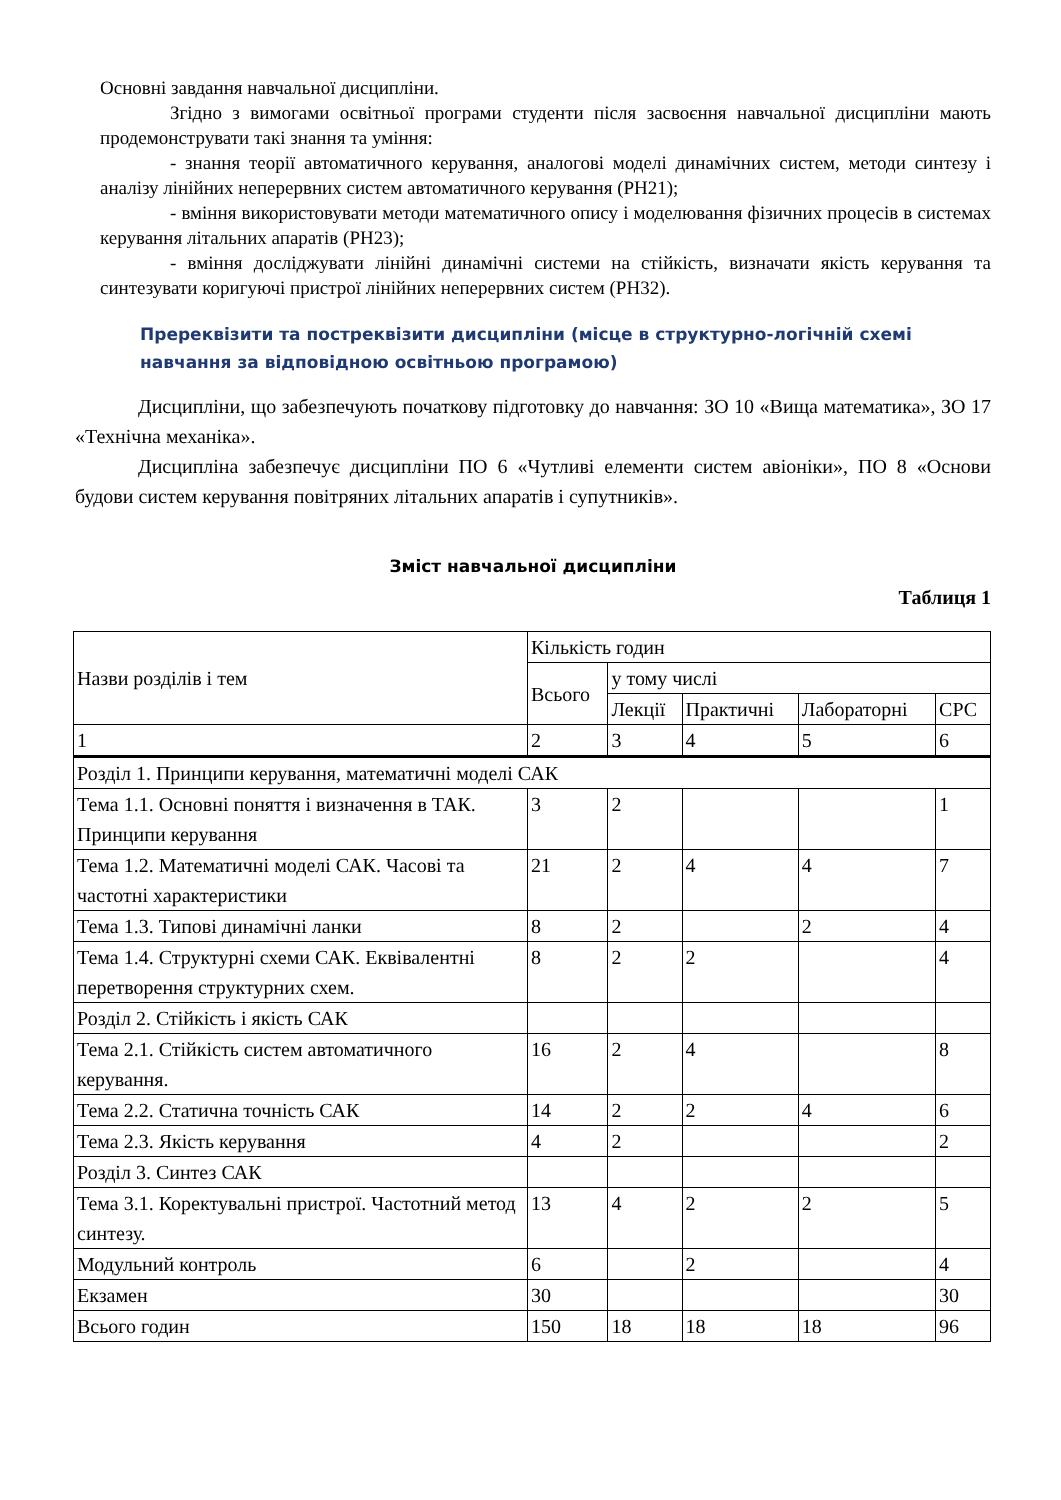Основні завдання навчальної дисципліни.
Згідно з вимогами освітньої програми студенти після засвоєння навчальної дисципліни мають продемонструвати такі знання та уміння:
- знання теорії автоматичного керування, аналогові моделі динамічних систем, методи синтезу і аналізу лінійних неперервних систем автоматичного керування (РН21);
- вміння використовувати методи математичного опису і моделювання фізичних процесів в системах керування літальних апаратів (РН23);
- вміння досліджувати лінійні динамічні системи на стійкість, визначати якість керування та синтезувати коригуючі пристрої лінійних неперервних систем (РН32).
Пререквізити та постреквізити дисципліни (місце в структурно-логічній схемі навчання за відповідною освітньою програмою)
Дисципліни, що забезпечують початкову підготовку до навчання: ЗО 10 «Вища математика», ЗО 17 «Технічна механіка».
Дисципліна забезпечує дисципліни ПО 6 «Чутливі елементи систем авіоніки», ПО 8 «Основи будови систем керування повітряних літальних апаратів і супутників».
Зміст навчальної дисципліни
Таблиця 1
| Назви розділів і тем | Кількість годин | | | | |
| --- | --- | --- | --- | --- | --- |
| | Всього | у тому числі | | | |
| | | Лекції | Практичні | Лабораторні | СРС |
| 1 | 2 | 3 | 4 | 5 | 6 |
| Розділ 1. Принципи керування, математичні моделі САК | | | | | |
| Тема 1.1. Основні поняття і визначення в ТАК. Принципи керування | 3 | 2 | | | 1 |
| Тема 1.2. Математичні моделі САК. Часові та частотні характеристики | 21 | 2 | 4 | 4 | 7 |
| Тема 1.3. Типові динамічні ланки | 8 | 2 | | 2 | 4 |
| Тема 1.4. Структурні схеми САК. Еквівалентні перетворення структурних схем. | 8 | 2 | 2 | | 4 |
| Розділ 2. Стійкість і якість САК | | | | | |
| Тема 2.1. Стійкість систем автоматичного керування. | 16 | 2 | 4 | | 8 |
| Тема 2.2. Статична точність САК | 14 | 2 | 2 | 4 | 6 |
| Тема 2.3. Якість керування | 4 | 2 | | | 2 |
| Розділ 3. Синтез САК | | | | | |
| Тема 3.1. Коректувальні пристрої. Частотний метод синтезу. | 13 | 4 | 2 | 2 | 5 |
| Модульний контроль | 6 | | 2 | | 4 |
| Екзамен | 30 | | | | 30 |
| Всього годин | 150 | 18 | 18 | 18 | 96 |